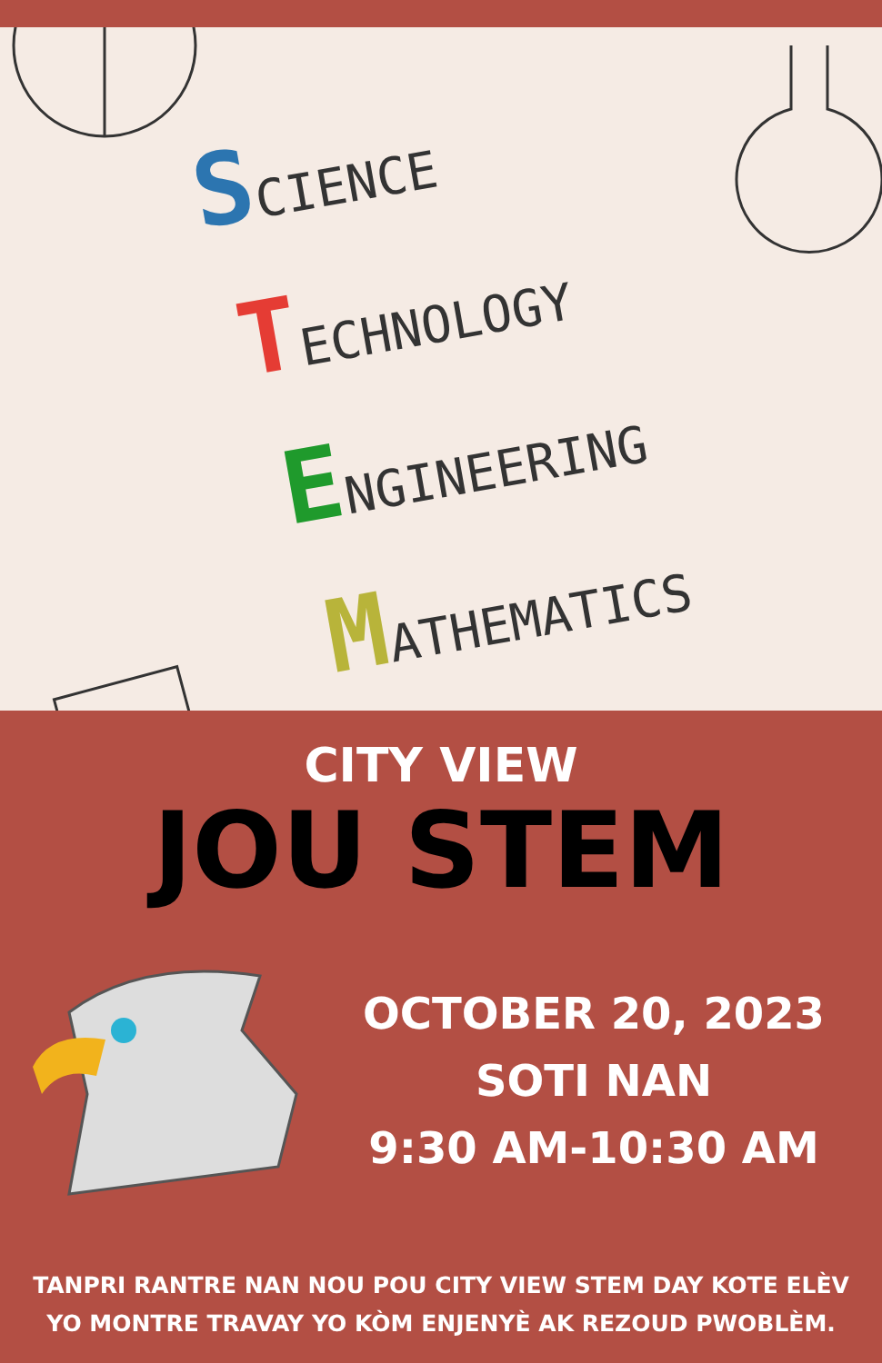SCIENCE
TECHNOLOGY
ENGINEERING
MATHEMATICS
CITY VIEW
JOU STEM
OCTOBER 20, 2023
SOTI NAN
9:30 AM-10:30 AM
TANPRI RANTRE NAN NOU POU CITY VIEW STEM DAY KOTE ELÈV
YO MONTRE TRAVAY YO KÒM ENJENYÈ AK REZOUD PWOBLÈM.